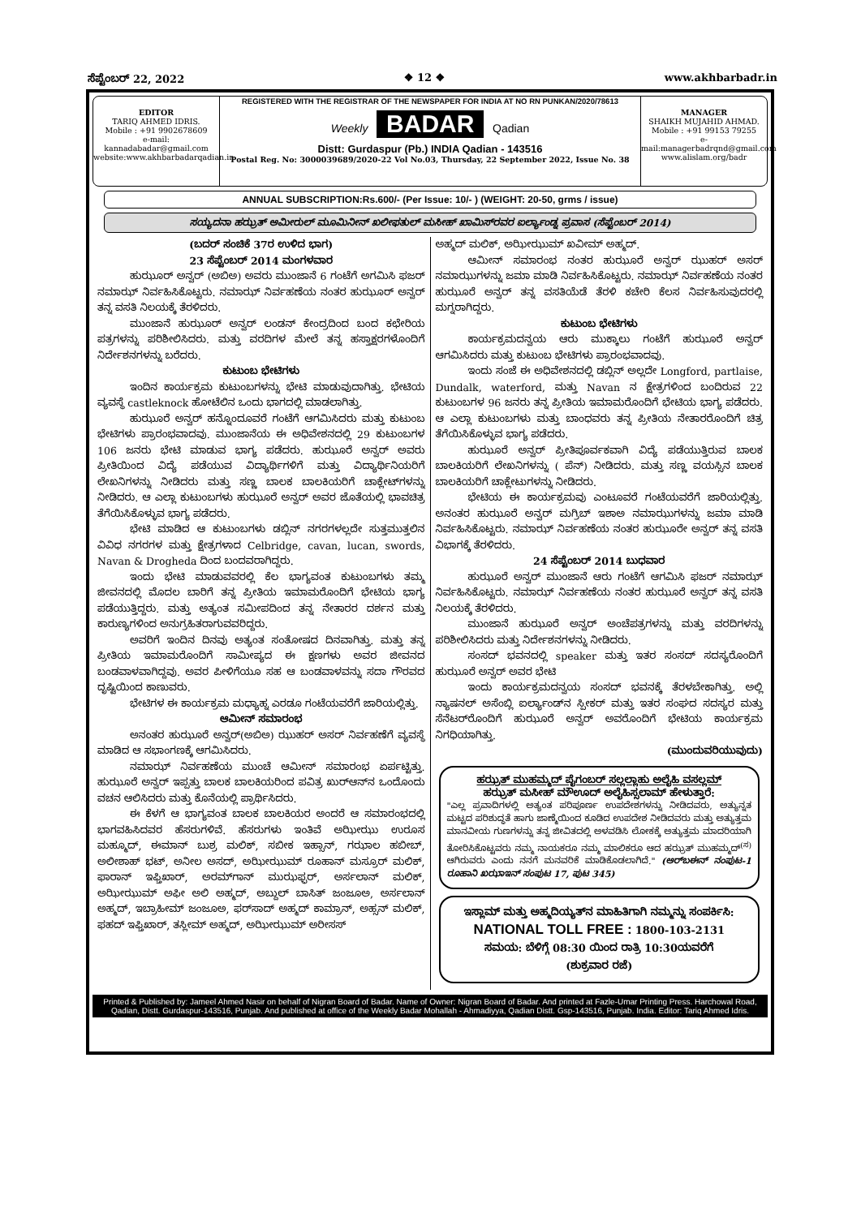ಸೆಪ್ಟೆಂಬರ್ 22, 2022 ❖ 12 ❖ www.akhbarbadr.in
EDITOR
TARIQ AHMED IDRIS.
Mobile : +91 9902678609
e-mail: kannadabadar@gmail.com
website:www.akhbarbadarqadian.in
REGISTERED WITH THE REGISTRAR OF THE NEWSPAPER FOR INDIA AT NO RN PUNKAN/2020/78613
Weekly BADAR Qadian
Distt: Gurdaspur (Pb.) INDIA Qadian - 143516
Postal Reg. No: 3000039689/2020-22 Vol No.03, Thursday, 22 September 2022, Issue No. 38
MANAGER
SHAIKH MUJAHID AHMAD.
Mobile : +91 99153 79255
e-mail:managerbadrqnd@gmail.com
www.alislam.org/badr
ANNUAL SUBSCRIPTION:Rs.600/- (Per Issue: 10/- ) (WEIGHT: 20-50, grms / issue)
ಸಯ್ಯದನಾ ಹಝ್ರತ್ ಅಮೀರುಲ್ ಮೂಮಿನೀನ್ ಖಲೀಫತುಲ್ ಮಸೀಹ್ ಖಾಮಿಸ್‌ರವರ ಐರ್ಲ್ಯಾಂಡ್ನ ಪ್ರವಾಸ (ಸೆಪ್ಟೆಂಬರ್ 2014)
(ಬದರ್ ಸಂಚಿಕೆ 37ರ ಉಳಿದ ಭಾಗ)
23 ಸೆಪ್ಟೆಂಬರ್ 2014 ಮಂಗಳವಾರ
ಹುಝೂರ್ ಅನ್ವರ್ (ಅಬಿಅ) ಅವರು ಮುಂಜಾನೆ 6 ಗಂಟೆಗೆ ಅಗಮಿಸಿ ಫಜರ್ ನಮಾಝ್ ನಿರ್ವಹಿಸಿಕೊಟ್ಟರು. ನಮಾಝ್ ನಿರ್ವಹಣೆಯ ನಂತರ ಹುಝೂರ್ ಅನ್ವರ್ ತನ್ನ ವಸತಿ ನಿಲಯಕ್ಕೆ ತೆರಳಿದರು.
ಮುಂಜಾನೆ ಹುಝೂರ್ ಅನ್ವರ್ ಲಂಡನ್ ಕೇಂದ್ರದಿಂದ ಬಂದ ಕಛೇರಿಯ ಪತ್ರಗಳನ್ನು ಪರಿಶೀಲಿಸಿದರು. ಮತ್ತು ವರದಿಗಳ ಮೇಲೆ ತನ್ನ ಹಸ್ತಾಕ್ಷರಗಳೊಂದಿಗೆ ನಿರ್ದೇಶನಗಳನ್ನು ಬರೆದರು.
ಕುಟುಂಬ ಭೇಟಿಗಳು
ಇಂದಿನ ಕಾರ್ಯಕ್ರಮ ಕುಟುಂಬಗಳನ್ನು ಭೇಟಿ ಮಾಡುವುದಾಗಿತ್ತು. ಭೇಟಿಯ ವ್ಯವಸ್ಥೆ castleknock ಹೋಟೆಲಿನ ಒಂದು ಭಾಗದಲ್ಲಿ ಮಾಡಲಾಗಿತ್ತು.
ಹುಝೂರೆ ಅನ್ವರ್ ಹನ್ನೊಂದೂವರೆ ಗಂಟೆಗೆ ಆಗಮಿಸಿದರು ಮತ್ತು ಕುಟುಂಬ ಭೇಟಿಗಳು ಪ್ರಾರಂಭವಾದವು. ಮುಂಜಾನೆಯ ಈ ಅಧಿವೇಶನದಲ್ಲಿ 29 ಕುಟುಂಬಗಳ 106 ಜನರು ಭೇಟಿ ಮಾಡುವ ಭಾಗ್ಯ ಪಡೆದರು. ಹುಝೂರೆ ಅನ್ವರ್ ಅವರು ಪ್ರೀತಿಯಿಂದ ವಿದ್ಯೆ ಪಡೆಯುವ ವಿದ್ಯಾರ್ಥಿಗಳಿಗೆ ಮತ್ತು ವಿದ್ಯಾರ್ಥಿನಿಯರಿಗೆ ಲೇಖನಿಗಳನ್ನು ನೀಡಿದರು ಮತ್ತು ಸಣ್ಣ ಬಾಲಕ ಬಾಲಕಿಯರಿಗೆ ಚಾಕ್ಲೇಟ್‌ಗಳನ್ನು ನೀಡಿದರು. ಆ ಎಲ್ಲಾ ಕುಟುಂಬಗಳು ಹುಝೂರೆ ಅನ್ವರ್ ಅವರ ಜೊತೆಯಲ್ಲಿ ಭಾವಚಿತ್ರ ತೆಗೆಯಿಸಿಕೊಳ್ಳುವ ಭಾಗ್ಯ ಪಡೆದರು.
ಭೇಟಿ ಮಾಡಿದ ಆ ಕುಟುಂಬಗಳು ಡಬ್ಲಿನ್ ನಗರಗಳಲ್ಲದೇ ಸುತ್ತಮುತ್ತಲಿನ ವಿವಿಧ ನಗರಗಳ ಮತ್ತು ಕ್ಷೇತ್ರಗಳಾದ Celbridge, cavan, lucan, swords, Navan & Drogheda ದಿಂದ ಬಂದವರಾಗಿದ್ದರು.
ಇಂದು ಭೇಟಿ ಮಾಡುವವರಲ್ಲಿ ಕೆಲ ಭಾಗ್ಯವಂತ ಕುಟುಂಬಗಳು ತಮ್ಮ ಜೀವನದಲ್ಲಿ ಮೊದಲ ಬಾರಿಗೆ ತನ್ನ ಪ್ರೀತಿಯ ಇಮಾಮರೊಂದಿಗೆ ಭೇಟಿಯ ಭಾಗ್ಯ ಪಡೆಯುತ್ತಿದ್ದರು. ಮತ್ತು ಅತ್ಯಂತ ಸಮೀಪದಿಂದ ತನ್ನ ನೇತಾರರ ದರ್ಶನ ಮತ್ತು ಕಾರುಣ್ಯಗಳಿಂದ ಅನುಗ್ರಹಿತರಾಗುವವರಿದ್ದರು.
ಅವರಿಗೆ ಇಂದಿನ ದಿನವು ಅತ್ಯಂತ ಸಂತೋಷದ ದಿನವಾಗಿತ್ತು. ಮತ್ತು ತನ್ನ ಪ್ರೀತಿಯ ಇಮಾಮರೊಂದಿಗೆ ಸಾಮೀಪ್ಯದ ಈ ಕ್ಷಣಗಳು ಅವರ ಜೀವನದ ಬಂಡವಾಳವಾಗಿದ್ದವು. ಅವರ ಪೀಳಿಗೆಯೂ ಸಹ ಆ ಬಂಡವಾಳವನ್ನು ಸದಾ ಗೌರವದ ದೃಷ್ಟಿಯಿಂದ ಕಾಣುವರು.
ಭೇಟಿಗಳ ಈ ಕಾರ್ಯಕ್ರಮ ಮಧ್ಯಾಹ್ನ ಎರಡೂ ಗಂಟೆಯವರೆಗೆ ಜಾರಿಯಲ್ಲಿತ್ತು.
ಆಮೀನ್ ಸಮಾರಂಭ
ಅನಂತರ ಹುಝೂರೆ ಅನ್ವರ್(ಅಬಿಅ) ಝುಹರ್ ಅಸರ್ ನಿರ್ವಹಣೆಗೆ ವ್ಯವಸ್ಥೆ ಮಾಡಿದ ಆ ಸಭಾಂಗಣಕ್ಕೆ ಆಗಮಿಸಿದರು.
ನಮಾಝ್ ನಿರ್ವಹಣೆಯ ಮುಂಚೆ ಆಮೀನ್ ಸಮಾರಂಭ ಏರ್ಪಟ್ಟಿತ್ತು. ಹುಝೂರೆ ಅನ್ವರ್ ಇಪ್ಪತ್ತು ಬಾಲಕ ಬಾಲಕಿಯರಿಂದ ಪವಿತ್ರ ಖುರ್‌ಆನ್‌ನ ಒಂದೊಂದು ವಚನ ಆಲಿಸಿದರು ಮತ್ತು ಕೊನೆಯಲ್ಲಿ ಪ್ರಾರ್ಥಿಸಿದರು.
ಈ ಕೆಳಗೆ ಆ ಭಾಗ್ಯವಂತ ಬಾಲಕ ಬಾಲಕಿಯರ ಅಂದರೆ ಆ ಸಮಾರಂಭದಲ್ಲಿ ಭಾಗವಹಿಸಿದವರ ಹೆಸರುಗಳಿವೆ. ಹೆಸರುಗಳು ಇಂತಿವೆ ಅಝೀಝು ಉರೂಸ ಮಹ್ಮೂದ್, ಈಮಾನ್ ಬುಶ್ರ ಮಲಿಕ್, ಸಬೀಕ ಇಹ್ಸಾನ್, ಗಝಾಲ ಹಬೀಬ್, ಅಲೀಶಾಹ್ ಭಟ್, ಅನೀಲ ಅಸದ್, ಅಝೀಝುಮ್ ರೂಹಾನ್ ಮಸ್ರೂರ್ ಮಲಿಕ್, ಫಾರಾನ್ ಇಫ್ತಿಖಾರ್, ಅರಮ್‌ಗಾನ್ ಮುಝಫ್ಫರ್, ಅರ್ಸಲಾನ್ ಮಲಿಕ್, ಅಝೀಝುಮ್ ಅಫೀ ಅಲಿ ಅಹ್ಮದ್, ಅಬ್ದುಲ್ ಬಾಸಿತ್ ಜಂಜೂಅ, ಅರ್ಸಲಾನ್ ಅಹ್ಮದ್, ಇಬ್ರಾಹೀಮ್ ಜಂಜೂಅ, ಫರ್‌ಸಾದ್ ಅಹ್ಮದ್ ಕಾಮ್ರಾನ್, ಅಹ್ಸನ್ ಮಲಿಕ್, ಫಹದ್ ಇಫ್ತಿಖಾರ್, ತಸ್ಲೀಮ್ ಅಹ್ಮದ್, ಅಝೀಝುಮ್ ಅರೀಸಸ್
ಅಹ್ಮದ್ ಮಲಿಕ್, ಅಝೀಝುಮ್ ಖವೀಮ್ ಅಹ್ಮದ್.
ಆಮೀನ್ ಸಮಾರಂಭ ನಂತರ ಹುಝೂರೆ ಅನ್ವರ್ ಝುಹರ್ ಅಸರ್ ನಮಾಝುಗಳನ್ನು ಜಮಾ ಮಾಡಿ ನಿರ್ವಹಿಸಿಕೊಟ್ಟರು. ನಮಾಝ್ ನಿರ್ವಹಣೆಯ ನಂತರ ಹುಝೂರೆ ಅನ್ವರ್ ತನ್ನ ವಸತಿಯೆಡೆ ತೆರಳಿ ಕಚೇರಿ ಕೆಲಸ ನಿರ್ವಹಿಸುವುದರಲ್ಲಿ ಮಗ್ನರಾಗಿದ್ದರು.
ಕುಟುಂಬ ಭೇಟಿಗಳು
ಕಾರ್ಯಕ್ರಮದನ್ವಯ ಆರು ಮುಕ್ಕಾಲು ಗಂಟೆಗೆ ಹುಝೂರೆ ಅನ್ವರ್ ಆಗಮಿಸಿದರು ಮತ್ತು ಕುಟುಂಬ ಭೇಟಿಗಳು ಪ್ರಾರಂಭವಾದವು.
ಇಂದು ಸಂಜೆ ಈ ಅಧಿವೇಶನದಲ್ಲಿ ಡಬ್ಲಿನ್ ಅಲ್ಲದೇ Longford, partlaise, Dundalk, waterford, ಮತ್ತು Navan ನ ಕ್ಷೇತ್ರಗಳಿಂದ ಬಂದಿರುವ 22 ಕುಟುಂಬಗಳ 96 ಜನರು ತನ್ನ ಪ್ರೀತಿಯ ಇಮಾಮರೊಂದಿಗೆ ಭೇಟಿಯ ಭಾಗ್ಯ ಪಡೆದರು. ಆ ಎಲ್ಲಾ ಕುಟುಂಬಗಳು ಮತ್ತು ಬಾಂಧವರು ತನ್ನ ಪ್ರೀತಿಯ ನೇತಾರರೊಂದಿಗೆ ಚಿತ್ರ ತೆಗೆಯಿಸಿಕೊಳ್ಳುವ ಭಾಗ್ಯ ಪಡೆದರು.
ಹುಝೂರೆ ಅನ್ವರ್ ಪ್ರೀತಿಪೂರ್ವಕವಾಗಿ ವಿದ್ಯೆ ಪಡೆಯುತ್ತಿರುವ ಬಾಲಕ ಬಾಲಕಿಯರಿಗೆ ಲೇಖನಿಗಳನ್ನು ( ಪೆನ್) ನೀಡಿದರು. ಮತ್ತು ಸಣ್ಣ ವಯಸ್ಸಿನ ಬಾಲಕ ಬಾಲಕಿಯರಿಗೆ ಚಾಕ್ಲೇಟುಗಳನ್ನು ನೀಡಿದರು.
ಭೇಟಿಯ ಈ ಕಾರ್ಯಕ್ರಮವು ಎಂಟೂವರೆ ಗಂಟೆಯವರೆಗೆ ಜಾರಿಯಲ್ಲಿತ್ತು. ಅನಂತರ ಹುಝೂರೆ ಅನ್ವರ್ ಮಗ್ರಿಬ್ ಇಶಾಅ ನಮಾಝುಗಳನ್ನು ಜಮಾ ಮಾಡಿ ನಿರ್ವಹಿಸಿಕೊಟ್ಟರು. ನಮಾಝ್ ನಿರ್ವಹಣೆಯ ನಂತರ ಹುಝೂರೇ ಅನ್ವರ್ ತನ್ನ ವಸತಿ ವಿಭಾಗಕ್ಕೆ ತೆರಳಿದರು.
24 ಸೆಪ್ಟೆಂಬರ್ 2014 ಬುಧವಾರ
ಹುಝೂರೆ ಅನ್ವರ್ ಮುಂಜಾನೆ ಆರು ಗಂಟೆಗೆ ಆಗಮಿಸಿ ಫಜರ್ ನಮಾಝ್ ನಿರ್ವಹಿಸಿಕೊಟ್ಟರು. ನಮಾಝ್ ನಿರ್ವಹಣೆಯ ನಂತರ ಹುಝೂರೆ ಅನ್ವರ್ ತನ್ನ ವಸತಿ ನಿಲಯಕ್ಕೆ ತೆರಳಿದರು.
ಮುಂಜಾನೆ ಹುಝೂರೆ ಅನ್ವರ್ ಅಂಚೆಪತ್ರಗಳನ್ನು ಮತ್ತು ವರದಿಗಳನ್ನು ಪರಿಶೀಲಿಸಿದರು ಮತ್ತು ನಿರ್ದೇಶನಗಳನ್ನು ನೀಡಿದರು.
ಸಂಸದ್ ಭವನದಲ್ಲಿ speaker ಮತ್ತು ಇತರ ಸಂಸದ್ ಸದಸ್ಯರೊಂದಿಗೆ ಹುಝೂರೆ ಅನ್ವರ್ ಅವರ ಭೇಟಿ
ಇಂದು ಕಾರ್ಯಕ್ರಮದನ್ವಯ ಸಂಸದ್ ಭವನಕ್ಕೆ ತೆರಳಬೇಕಾಗಿತ್ತು. ಅಲ್ಲಿ ನ್ಯಾಷನಲ್ ಅಸೆಂಬ್ಲಿ ಐರ್ಲ್ಯಾಂಡ್‌ನ ಸ್ಪೀಕರ್ ಮತ್ತು ಇತರ ಸಂಘದ ಸದಸ್ಯರ ಮತ್ತು ಸೆನೆಟರ್‌ರೊಂದಿಗೆ ಹುಝೂರೆ ಅನ್ವರ್ ಅವರೊಂದಿಗೆ ಭೇಟಿಯ ಕಾರ್ಯಕ್ರಮ ನಿಗಧಿಯಾಗಿತ್ತು.
(ಮುಂದುವರಿಯುವುದು)
ಹಝ್ರತ್ ಮುಹಮ್ಮದ್ ಪೈಗಂಬರ್ ಸಲ್ಲಲ್ಲಾಹು ಅಲೈಹಿ ವಸಲ್ಲಮ್
ಹಝ್ರತ್ ಮಸೀಹ್ ಮೌಊದ್ ಅಲೈಹಿಸ್ಸಲಾಮ್ ಹೇಳುತ್ತಾರೆ:
"ಎಲ್ಲ ಪ್ರವಾದಿಗಳಲ್ಲಿ ಅತ್ಯಂತ ಪರಿಪೂರ್ಣ ಉಪದೇಶಗಳನ್ನು ನೀಡಿದವರು, ಅತ್ಯುನ್ನತ ಮಟ್ಟದ ಪರಿಶುದ್ಧತೆ ಹಾಗು ಜಾಣ್ಮೆಯಿಂದ ಕೂಡಿದ ಉಪದೇಶ ನೀಡಿದವರು ಮತ್ತು ಅತ್ಯುತ್ತಮ ಮಾನವೀಯ ಗುಣಗಳನ್ನು ತನ್ನ ಜೀವಿತದಲ್ಲಿ ಅಳವಡಿಸಿ ಲೋಕಕ್ಕೆ ಅತ್ಯುತ್ತಮ ಮಾದರಿಯಾಗಿ ತೋರಿಸಿಕೊಟ್ಟವರು ನಮ್ಮ ನಾಯಕರೂ ನಮ್ಮ ಮಾಲಿಕರೂ ಆದ ಹಝ್ರತ್ ಮುಹಮ್ಮದ್<sup>(ಸ)</sup> ಆಗಿರುವರು ಎಂದು ನನಗೆ ಮನವರಿಕೆ ಮಾಡಿಕೊಡಲಾಗಿದೆ." (ಅರ್‌ಬಈನ್ ನಂಪುಟ-1 ರೂಹಾನಿ ಖಝಾಇನ್ ಸಂಪುಟ 17, ಪುಟ 345)
ಇಸ್ಲಾಮ್ ಮತ್ತು ಅಹ್ಮದಿಯ್ಯತ್‌ನ ಮಾಹಿತಿಗಾಗಿ ನಮ್ಮನ್ನು ಸಂಪರ್ಕಿಸಿ:
NATIONAL TOLL FREE : 1800-103-2131
ಸಮಯ: ಬೆಳಿಗ್ಗೆ 08:30 ಯಿಂದ ರಾತ್ರಿ 10:30ಯವರೆಗೆ
(ಶುಕ್ರವಾರ ರಜೆ)
Printed & Published by: Jameel Ahmed Nasir on behalf of Nigran Board of Badar. Name of Owner: Nigran Board of Badar. And printed at Fazle-Umar Printing Press. Harchowal Road, Qadian, Distt. Gurdaspur-143516, Punjab. And published at office of the Weekly Badar Mohallah - Ahmadiyya, Qadian Distt. Gsp-143516, Punjab. India. Editor: Tariq Ahmed Idris.